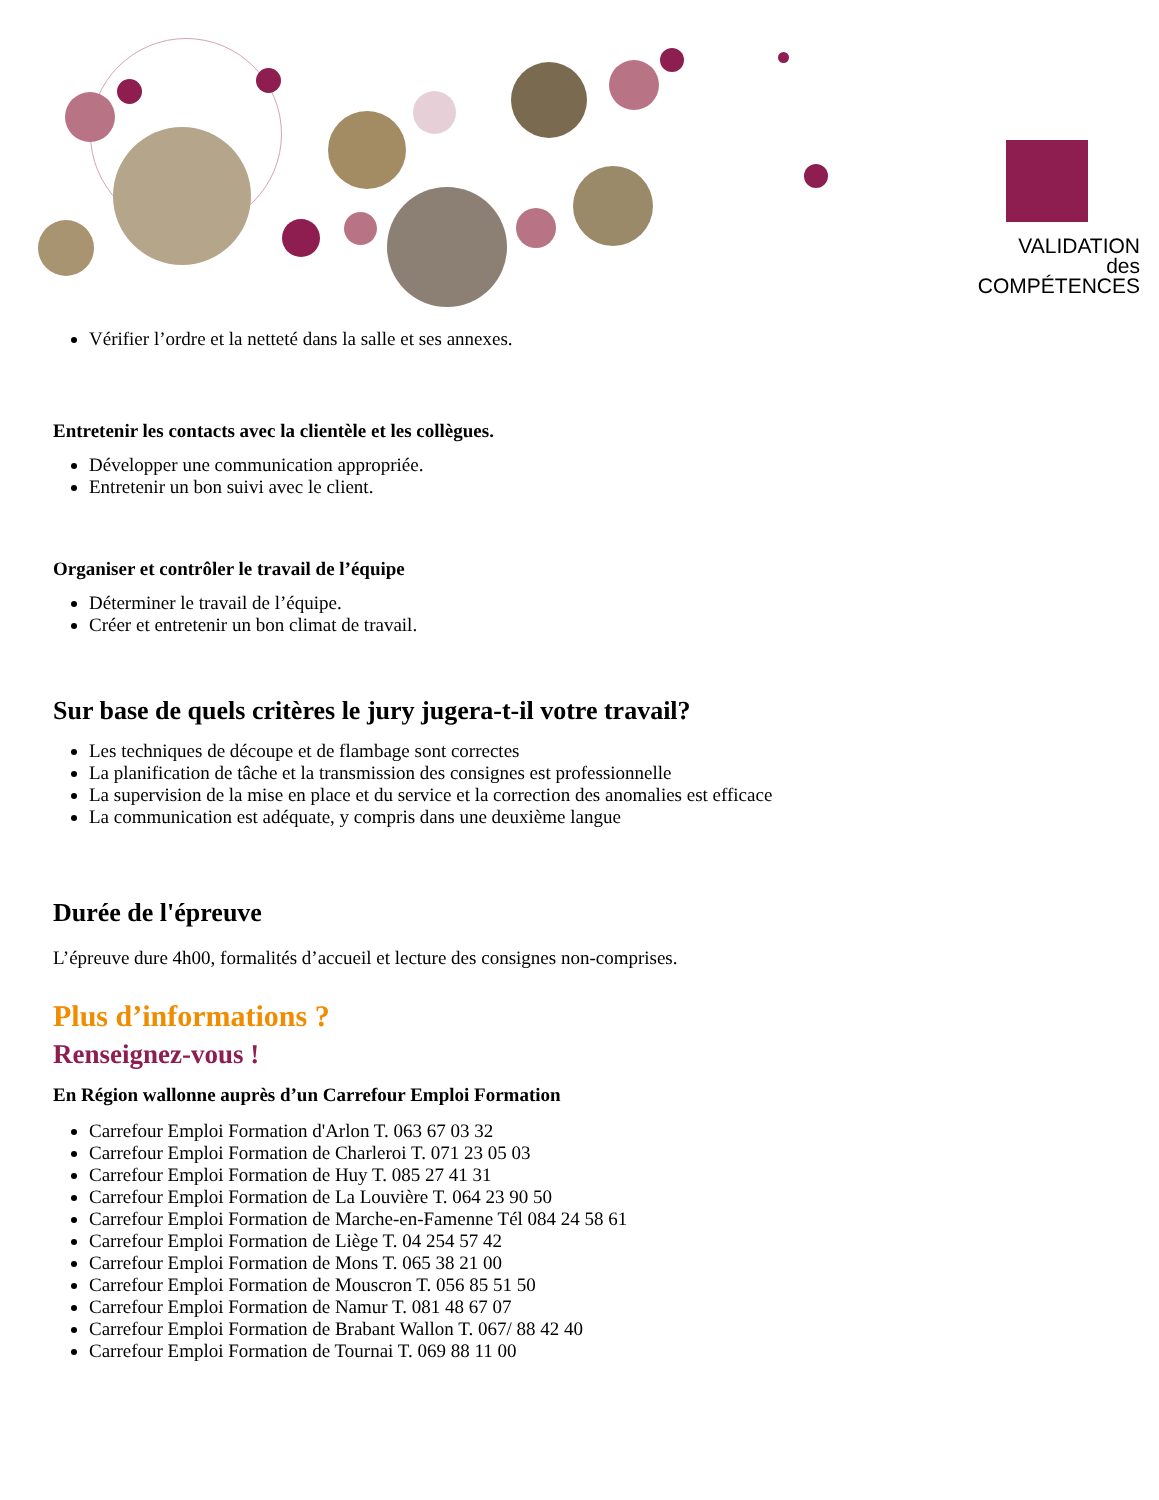VALIDATION
des COMPÉTENCES
Vérifier l’ordre et la netteté dans la salle et ses annexes.
Entretenir les contacts avec la clientèle et les collègues.
Développer une communication appropriée.
Entretenir un bon suivi avec le client.
Organiser et contrôler le travail de l’équipe
Déterminer le travail de l’équipe.
Créer et entretenir un bon climat de travail.
Sur base de quels critères le jury jugera-t-il votre travail?
Les techniques de découpe et de flambage sont correctes
La planification de tâche et la transmission des consignes est professionnelle
La supervision de la mise en place et du service et la correction des anomalies est efficace
La communication est adéquate, y compris dans une deuxième langue
Durée de l'épreuve
L’épreuve dure 4h00, formalités d’accueil et lecture des consignes non-comprises.
Plus d’informations ?
Renseignez-vous !
En Région wallonne auprès d’un Carrefour Emploi Formation
Carrefour Emploi Formation d'Arlon T. 063 67 03 32
Carrefour Emploi Formation de Charleroi T. 071 23 05 03
Carrefour Emploi Formation de Huy T. 085 27 41 31
Carrefour Emploi Formation de La Louvière T. 064 23 90 50
Carrefour Emploi Formation de Marche-en-Famenne Tél 084 24 58 61
Carrefour Emploi Formation de Liège T. 04 254 57 42
Carrefour Emploi Formation de Mons T. 065 38 21 00
Carrefour Emploi Formation de Mouscron T. 056 85 51 50
Carrefour Emploi Formation de Namur T. 081 48 67 07
Carrefour Emploi Formation de Brabant Wallon T. 067/ 88 42 40
Carrefour Emploi Formation de Tournai T. 069 88 11 00